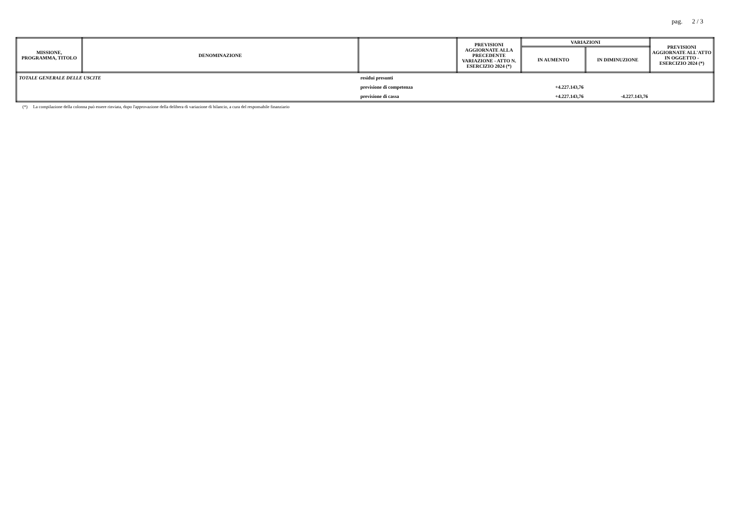pag. 2 / 3
| MISSIONE, PROGRAMMA, TITOLO | DENOMINAZIONE | | PREVISIONI AGGIORNATE ALLA PRECEDENTE VARIAZIONE - ATTO N. ESERCIZIO 2024 (*) | VARIAZIONI | | PREVISIONI AGGIORNATE ALL'ATTO IN OGGETTO - ESERCIZIO 2024 (*) |
| --- | --- | --- | --- | --- | --- | --- |
| | | | | IN AUMENTO | IN DIMINUZIONE | |
| TOTALE GENERALE DELLE USCITE | | residui presunti | | | | |
| | | previsione di competenza | | +4.227.143,76 | | |
| | | previsione di cassa | | +4.227.143,76 | -4.227.143,76 | |
(*) La compilazione della colonna può essere rinviata, dopo l'approvazione della delibera di variazione di bilancio, a cura del responsabile finanziario